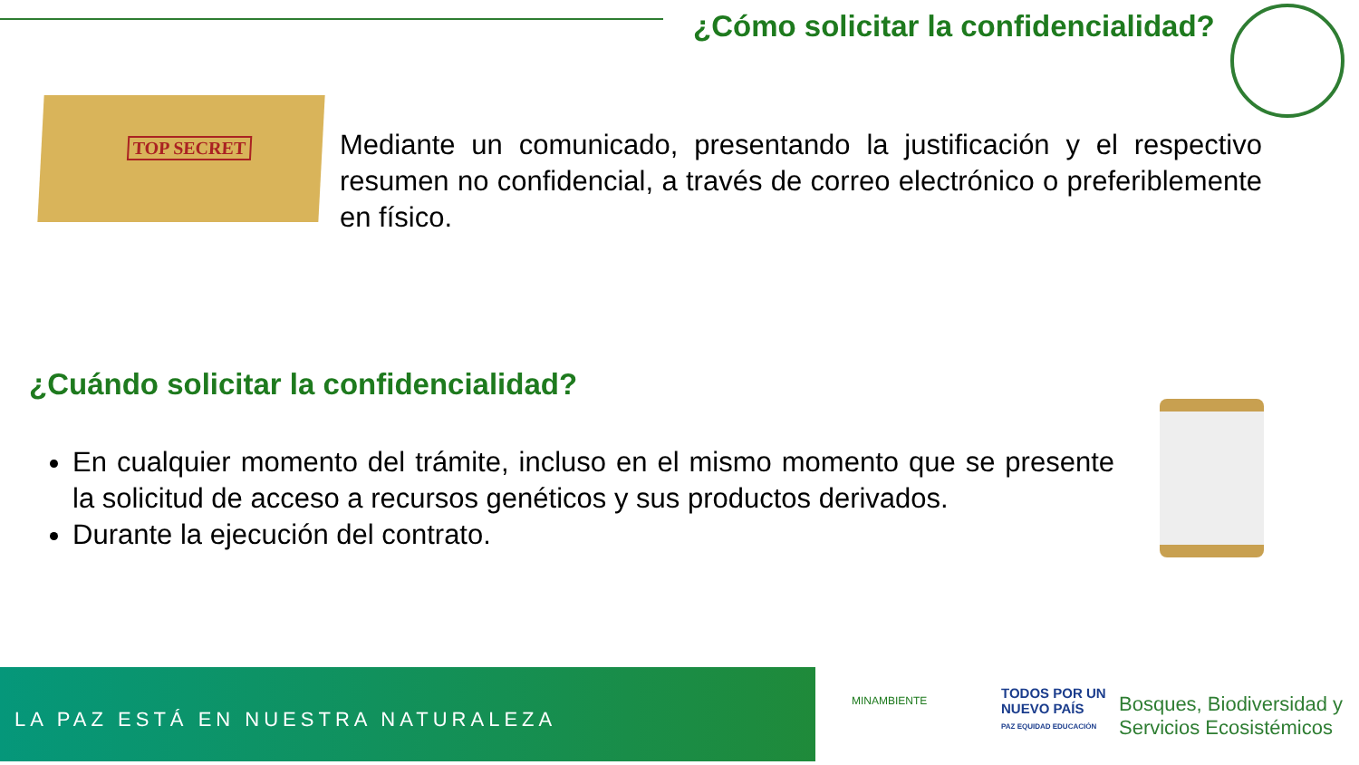¿Cómo solicitar la confidencialidad?
TOP SECRET
Mediante un comunicado, presentando la justificación y el respectivo resumen no confidencial, a través de correo electrónico o preferiblemente en físico.
¿Cuándo solicitar la confidencialidad?
En cualquier momento del trámite, incluso en el mismo momento que se presente la solicitud de acceso a recursos genéticos y sus productos derivados.
Durante la ejecución del contrato.
LA PAZ ESTÁ EN NUESTRA NATURALEZA
MINAMBIENTE
TODOS POR UN
NUEVO PAÍS
PAZ EQUIDAD EDUCACIÓN
Bosques, Biodiversidad y
Servicios Ecosistémicos